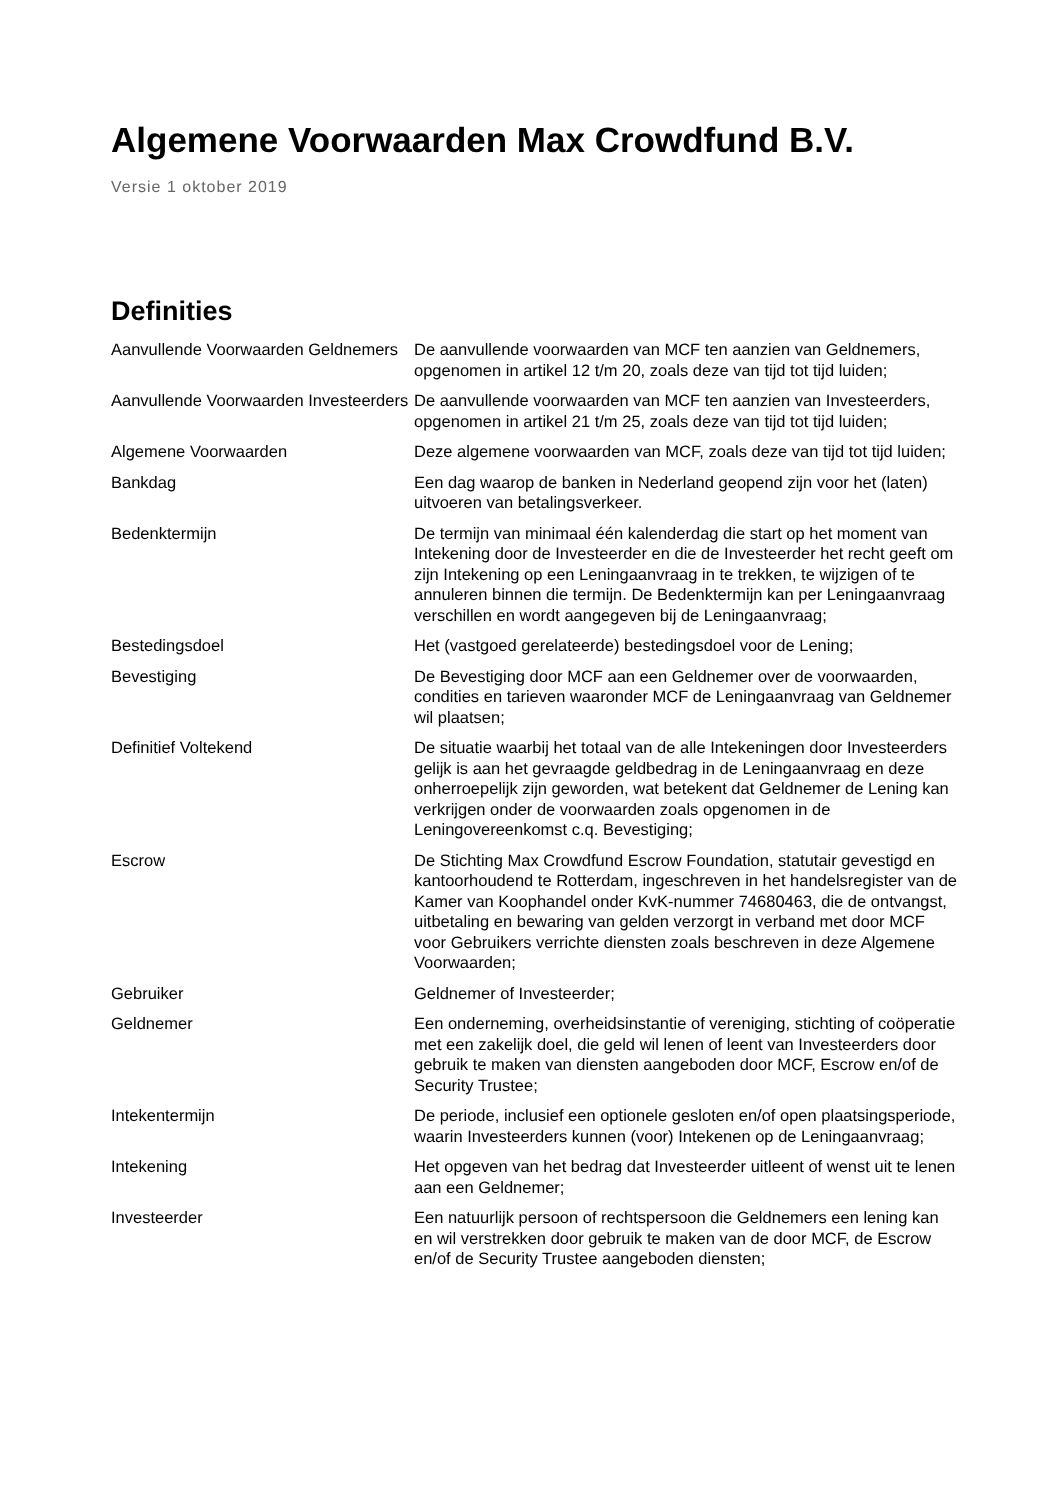Algemene Voorwaarden Max Crowdfund B.V.
Versie 1 oktober 2019
Definities
| Aanvullende Voorwaarden Geldnemers | De aanvullende voorwaarden van MCF ten aanzien van Geldnemers, opgenomen in artikel 12 t/m 20, zoals deze van tijd tot tijd luiden; |
| Aanvullende Voorwaarden Investeerders | De aanvullende voorwaarden van MCF ten aanzien van Investeerders, opgenomen in artikel 21 t/m 25, zoals deze van tijd tot tijd luiden; |
| Algemene Voorwaarden | Deze algemene voorwaarden van MCF, zoals deze van tijd tot tijd luiden; |
| Bankdag | Een dag waarop de banken in Nederland geopend zijn voor het (laten) uitvoeren van betalingsverkeer. |
| Bedenktermijn | De termijn van minimaal één kalenderdag die start op het moment van Intekening door de Investeerder en die de Investeerder het recht geeft om zijn Intekening op een Leningaanvraag in te trekken, te wijzigen of te annuleren binnen die termijn. De Bedenktermijn kan per Leningaanvraag verschillen en wordt aangegeven bij de Leningaanvraag; |
| Bestedingsdoel | Het (vastgoed gerelateerde) bestedingsdoel voor de Lening; |
| Bevestiging | De Bevestiging door MCF aan een Geldnemer over de voorwaarden, condities en tarieven waaronder MCF de Leningaanvraag van Geldnemer wil plaatsen; |
| Definitief Voltekend | De situatie waarbij het totaal van de alle Intekeningen door Investeerders gelijk is aan het gevraagde geldbedrag in de Leningaanvraag en deze onherroepelijk zijn geworden, wat betekent dat Geldnemer de Lening kan verkrijgen onder de voorwaarden zoals opgenomen in de Leningovereenkomst c.q. Bevestiging; |
| Escrow | De Stichting Max Crowdfund Escrow Foundation, statutair gevestigd en kantoorhoudend te Rotterdam, ingeschreven in het handelsregister van de Kamer van Koophandel onder KvK-nummer 74680463, die de ontvangst, uitbetaling en bewaring van gelden verzorgt in verband met door MCF voor Gebruikers verrichte diensten zoals beschreven in deze Algemene Voorwaarden; |
| Gebruiker | Geldnemer of Investeerder; |
| Geldnemer | Een onderneming, overheidsinstantie of vereniging, stichting of coöperatie met een zakelijk doel, die geld wil lenen of leent van Investeerders door gebruik te maken van diensten aangeboden door MCF, Escrow en/of de Security Trustee; |
| Intekentermijn | De periode, inclusief een optionele gesloten en/of open plaatsingsperiode, waarin Investeerders kunnen (voor) Intekenen op de Leningaanvraag; |
| Intekening | Het opgeven van het bedrag dat Investeerder uitleent of wenst uit te lenen aan een Geldnemer; |
| Investeerder | Een natuurlijk persoon of rechtspersoon die Geldnemers een lening kan en wil verstrekken door gebruik te maken van de door MCF, de Escrow en/of de Security Trustee aangeboden diensten; |